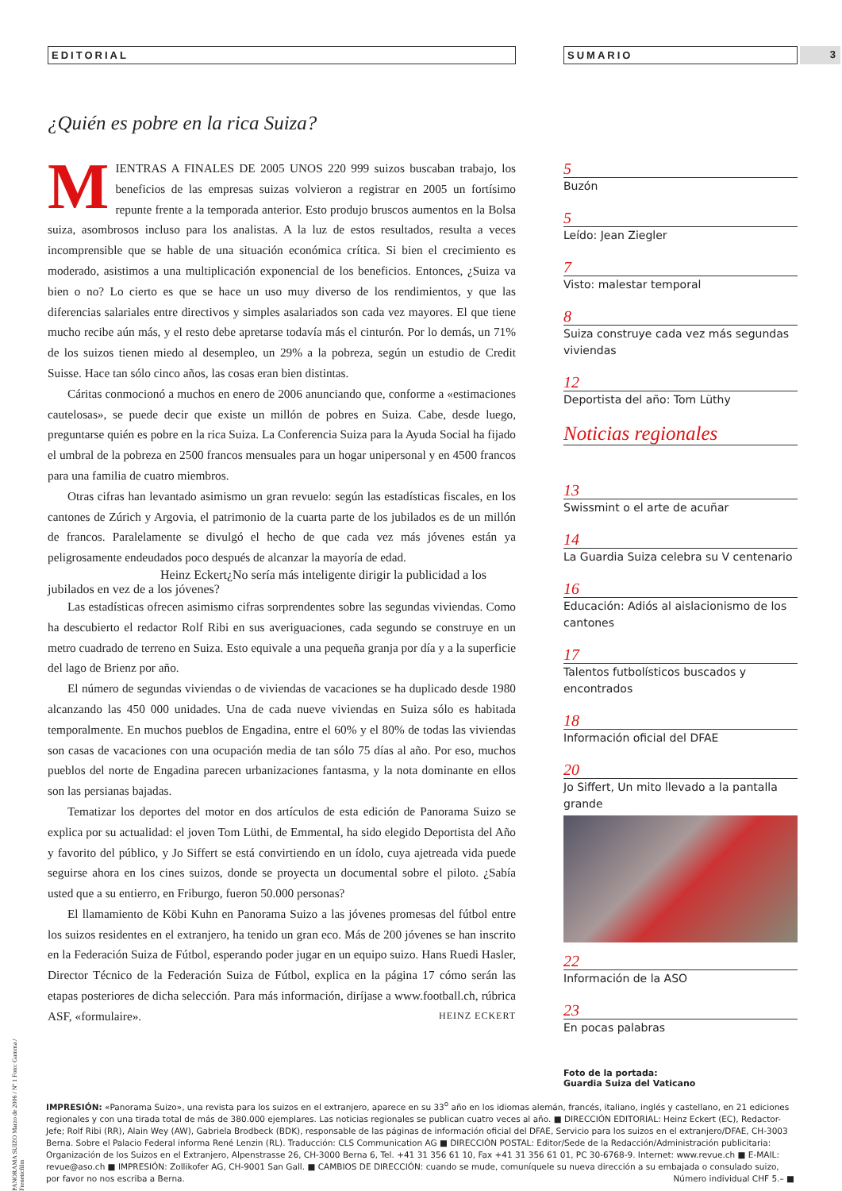3
EDITORIAL
¿Quién es pobre en la rica Suiza?
MIENTRAS A FINALES DE 2005 UNOS 220 999 suizos buscaban trabajo, los beneficios de las empresas suizas volvieron a registrar en 2005 un fortísimo repunte frente a la temporada anterior. Esto produjo bruscos aumentos en la Bolsa suiza, asombrosos incluso para los analistas. A la luz de estos resultados, resulta a veces incomprensible que se hable de una situación económica crítica. Si bien el crecimiento es moderado, asistimos a una multiplicación exponencial de los beneficios. Entonces, ¿Suiza va bien o no? Lo cierto es que se hace un uso muy diverso de los rendimientos, y que las diferencias salariales entre directivos y simples asalariados son cada vez mayores. El que tiene mucho recibe aún más, y el resto debe apretarse todavía más el cinturón. Por lo demás, un 71% de los suizos tienen miedo al desempleo, un 29% a la pobreza, según un estudio de Credit Suisse. Hace tan sólo cinco años, las cosas eran bien distintas.
Cáritas conmocionó a muchos en enero de 2006 anunciando que, conforme a «estimaciones cautelosas», se puede decir que existe un millón de pobres en Suiza. Cabe, desde luego, preguntarse quién es pobre en la rica Suiza. La Conferencia Suiza para la Ayuda Social ha fijado el umbral de la pobreza en 2500 francos mensuales para un hogar unipersonal y en 4500 francos para una familia de cuatro miembros.
Otras cifras han levantado asimismo un gran revuelo: según las estadísticas fiscales, en los cantones de Zúrich y Argovia, el patrimonio de la cuarta parte de los jubilados es de un millón de francos. Paralelamente se divulgó el hecho de que cada vez más jóvenes están ya peligrosamente endeudados poco después de alcanzar la mayoría de edad.
Heinz Eckert ¿No sería más inteligente dirigir la publicidad a los jubilados en vez de a los jóvenes?
Las estadísticas ofrecen asimismo cifras sorprendentes sobre las segundas viviendas. Como ha descubierto el redactor Rolf Ribi en sus averiguaciones, cada segundo se construye en un metro cuadrado de terreno en Suiza. Esto equivale a una pequeña granja por día y a la superficie del lago de Brienz por año.
El número de segundas viviendas o de viviendas de vacaciones se ha duplicado desde 1980 alcanzando las 450 000 unidades. Una de cada nueve viviendas en Suiza sólo es habitada temporalmente. En muchos pueblos de Engadina, entre el 60% y el 80% de todas las viviendas son casas de vacaciones con una ocupación media de tan sólo 75 días al año. Por eso, muchos pueblos del norte de Engadina parecen urbanizaciones fantasma, y la nota dominante en ellos son las persianas bajadas.
Tematizar los deportes del motor en dos artículos de esta edición de Panorama Suizo se explica por su actualidad: el joven Tom Lüthi, de Emmental, ha sido elegido Deportista del Año y favorito del público, y Jo Siffert se está convirtiendo en un ídolo, cuya ajetreada vida puede seguirse ahora en los cines suizos, donde se proyecta un documental sobre el piloto. ¿Sabía usted que a su entierro, en Friburgo, fueron 50.000 personas?
El llamamiento de Köbi Kuhn en Panorama Suizo a las jóvenes promesas del fútbol entre los suizos residentes en el extranjero, ha tenido un gran eco. Más de 200 jóvenes se han inscrito en la Federación Suiza de Fútbol, esperando poder jugar en un equipo suizo. Hans Ruedi Hasler, Director Técnico de la Federación Suiza de Fútbol, explica en la página 17 cómo serán las etapas posteriores de dicha selección. Para más información, diríjase a www.football.ch, rúbrica ASF, «formulaire». HEINZ ECKERT
SUMARIO
5
Buzón
5
Leído: Jean Ziegler
7
Visto: malestar temporal
8
Suiza construye cada vez más segundas viviendas
12
Deportista del año: Tom Lüthy
Noticias regionales
13
Swissmint o el arte de acuñar
14
La Guardia Suiza celebra su V centenario
16
Educación: Adiós al aislacionismo de los cantones
17
Talentos futbolísticos buscados y encontrados
18
Información oficial del DFAE
20
Jo Siffert, Un mito llevado a la pantalla grande
22
Información de la ASO
23
En pocas palabras
Foto de la portada:
Guardia Suiza del Vaticano
IMPRESIÓN: «Panorama Suizo», una revista para los suizos en el extranjero, aparece en su 33<sup>o</sup> año en los idiomas alemán, francés, italiano, inglés y castellano, en 21 ediciones regionales y con una tirada total de más de 380.000 ejemplares. Las noticias regionales se publican cuatro veces al año. ■ DIRECCIÓN EDITORIAL: Heinz Eckert (EC), Redactor-Jefe; Rolf Ribi (RR), Alain Wey (AW), Gabriela Brodbeck (BDK), responsable de las páginas de información oficial del DFAE, Servicio para los suizos en el extranjero/DFAE, CH-3003 Berna. Sobre el Palacio Federal informa René Lenzin (RL). Traducción: CLS Communication AG ■ DIRECCIÓN POSTAL: Editor/Sede de la Redacción/Administración publicitaria: Organización de los Suizos en el Extranjero, Alpenstrasse 26, CH-3000 Berna 6, Tel. +41 31 356 61 10, Fax +41 31 356 61 01, PC 30-6768-9. Internet: www.revue.ch ■ E-MAIL: revue@aso.ch ■ IMPRESIÓN: Zollikofer AG, CH-9001 San Gall. ■ CAMBIOS DE DIRECCIÓN: cuando se mude, comuníquele su nueva dirección a su embajada o consulado suizo, por favor no nos escriba a Berna. Número individual CHF 5.– ■
PANORAMA SUIZO Marzo de 2006 / Nº 1 Foto: Gamma / Freneticfilm